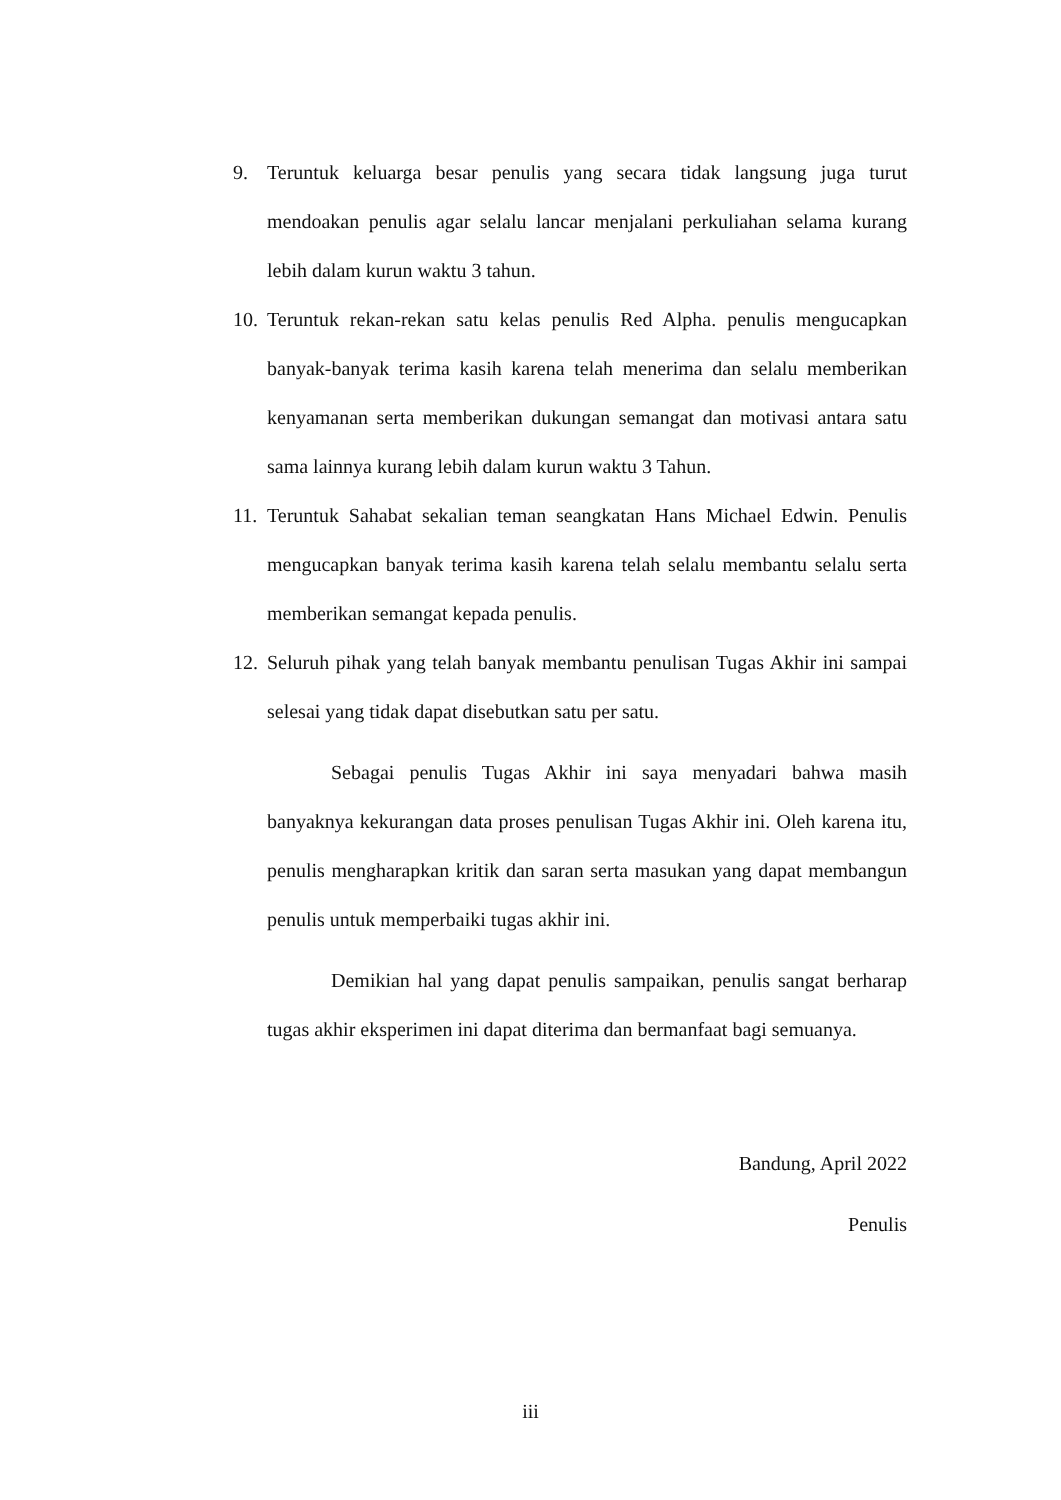9. Teruntuk keluarga besar penulis yang secara tidak langsung juga turut mendoakan penulis agar selalu lancar menjalani perkuliahan selama kurang lebih dalam kurun waktu 3 tahun.
10. Teruntuk rekan-rekan satu kelas penulis Red Alpha. penulis mengucapkan banyak-banyak terima kasih karena telah menerima dan selalu memberikan kenyamanan serta memberikan dukungan semangat dan motivasi antara satu sama lainnya kurang lebih dalam kurun waktu 3 Tahun.
11. Teruntuk Sahabat sekalian teman seangkatan Hans Michael Edwin. Penulis mengucapkan banyak terima kasih karena telah selalu membantu selalu serta memberikan semangat kepada penulis.
12. Seluruh pihak yang telah banyak membantu penulisan Tugas Akhir ini sampai selesai yang tidak dapat disebutkan satu per satu.
Sebagai penulis Tugas Akhir ini saya menyadari bahwa masih banyaknya kekurangan data proses penulisan Tugas Akhir ini. Oleh karena itu, penulis mengharapkan kritik dan saran serta masukan yang dapat membangun penulis untuk memperbaiki tugas akhir ini.
Demikian hal yang dapat penulis sampaikan, penulis sangat berharap tugas akhir eksperimen ini dapat diterima dan bermanfaat bagi semuanya.
Bandung, April 2022
Penulis
iii